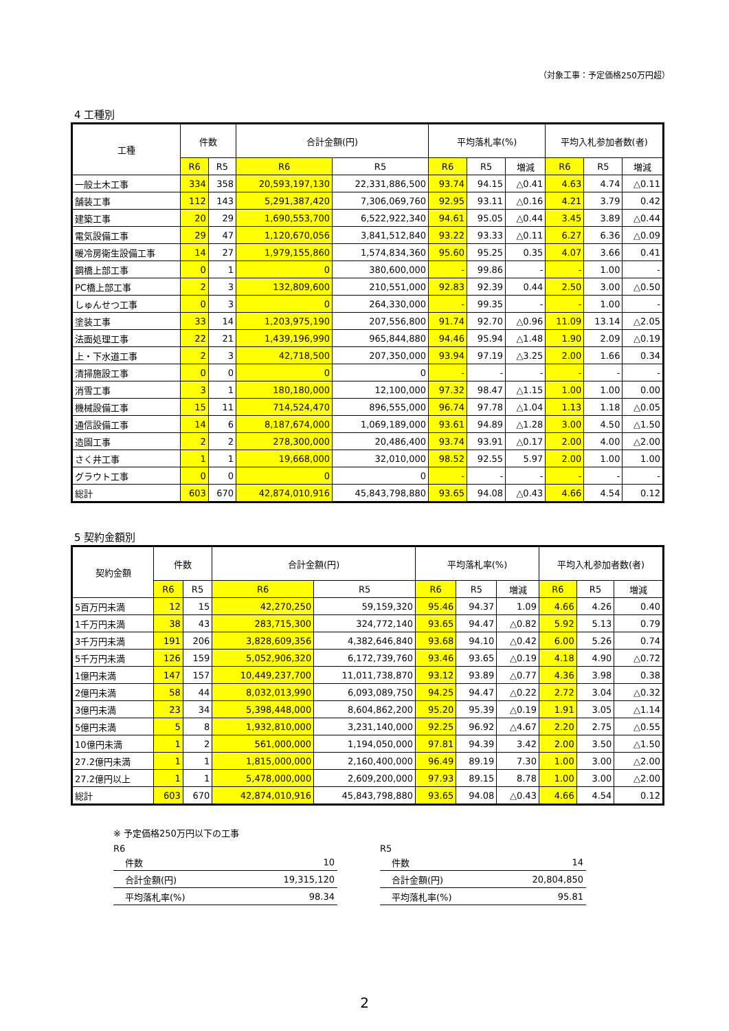（対象工事：予定価格250万円超）
4 工種別
| 工種 | 件数 | | 合計金額(円) | | 平均落札率(%) | | | 平均入札参加者数(者) | | |
| --- | --- | --- | --- | --- | --- | --- | --- | --- | --- | --- |
| | R6 | R5 | R6 | R5 | R6 | R5 | 増減 | R6 | R5 | 増減 |
| 一般土木工事 | 334 | 358 | 20,593,197,130 | 22,331,886,500 | 93.74 | 94.15 | △0.41 | 4.63 | 4.74 | △0.11 |
| 舗装工事 | 112 | 143 | 5,291,387,420 | 7,306,069,760 | 92.95 | 93.11 | △0.16 | 4.21 | 3.79 | 0.42 |
| 建築工事 | 20 | 29 | 1,690,553,700 | 6,522,922,340 | 94.61 | 95.05 | △0.44 | 3.45 | 3.89 | △0.44 |
| 電気設備工事 | 29 | 47 | 1,120,670,056 | 3,841,512,840 | 93.22 | 93.33 | △0.11 | 6.27 | 6.36 | △0.09 |
| 暖冷房衛生設備工事 | 14 | 27 | 1,979,155,860 | 1,574,834,360 | 95.60 | 95.25 | 0.35 | 4.07 | 3.66 | 0.41 |
| 鋼橋上部工事 | 0 | 1 | 0 | 380,600,000 | - | 99.86 | - | - | 1.00 | - |
| PC橋上部工事 | 2 | 3 | 132,809,600 | 210,551,000 | 92.83 | 92.39 | 0.44 | 2.50 | 3.00 | △0.50 |
| しゅんせつ工事 | 0 | 3 | 0 | 264,330,000 | - | 99.35 | - | - | 1.00 | - |
| 塗装工事 | 33 | 14 | 1,203,975,190 | 207,556,800 | 91.74 | 92.70 | △0.96 | 11.09 | 13.14 | △2.05 |
| 法面処理工事 | 22 | 21 | 1,439,196,990 | 965,844,880 | 94.46 | 95.94 | △1.48 | 1.90 | 2.09 | △0.19 |
| 上・下水道工事 | 2 | 3 | 42,718,500 | 207,350,000 | 93.94 | 97.19 | △3.25 | 2.00 | 1.66 | 0.34 |
| 清掃施設工事 | 0 | 0 | 0 | 0 | - | - | - | - | - | - |
| 消雪工事 | 3 | 1 | 180,180,000 | 12,100,000 | 97.32 | 98.47 | △1.15 | 1.00 | 1.00 | 0.00 |
| 機械設備工事 | 15 | 11 | 714,524,470 | 896,555,000 | 96.74 | 97.78 | △1.04 | 1.13 | 1.18 | △0.05 |
| 通信設備工事 | 14 | 6 | 8,187,674,000 | 1,069,189,000 | 93.61 | 94.89 | △1.28 | 3.00 | 4.50 | △1.50 |
| 造園工事 | 2 | 2 | 278,300,000 | 20,486,400 | 93.74 | 93.91 | △0.17 | 2.00 | 4.00 | △2.00 |
| さく井工事 | 1 | 1 | 19,668,000 | 32,010,000 | 98.52 | 92.55 | 5.97 | 2.00 | 1.00 | 1.00 |
| グラウト工事 | 0 | 0 | 0 | 0 | - | - | - | - | - | - |
| 総計 | 603 | 670 | 42,874,010,916 | 45,843,798,880 | 93.65 | 94.08 | △0.43 | 4.66 | 4.54 | 0.12 |
5 契約金額別
| 契約金額 | 件数 | | 合計金額(円) | | 平均落札率(%) | | | 平均入札参加者数(者) | | |
| --- | --- | --- | --- | --- | --- | --- | --- | --- | --- | --- |
| | R6 | R5 | R6 | R5 | R6 | R5 | 増減 | R6 | R5 | 増減 |
| 5百万円未満 | 12 | 15 | 42,270,250 | 59,159,320 | 95.46 | 94.37 | 1.09 | 4.66 | 4.26 | 0.40 |
| 1千万円未満 | 38 | 43 | 283,715,300 | 324,772,140 | 93.65 | 94.47 | △0.82 | 5.92 | 5.13 | 0.79 |
| 3千万円未満 | 191 | 206 | 3,828,609,356 | 4,382,646,840 | 93.68 | 94.10 | △0.42 | 6.00 | 5.26 | 0.74 |
| 5千万円未満 | 126 | 159 | 5,052,906,320 | 6,172,739,760 | 93.46 | 93.65 | △0.19 | 4.18 | 4.90 | △0.72 |
| 1億円未満 | 147 | 157 | 10,449,237,700 | 11,011,738,870 | 93.12 | 93.89 | △0.77 | 4.36 | 3.98 | 0.38 |
| 2億円未満 | 58 | 44 | 8,032,013,990 | 6,093,089,750 | 94.25 | 94.47 | △0.22 | 2.72 | 3.04 | △0.32 |
| 3億円未満 | 23 | 34 | 5,398,448,000 | 8,604,862,200 | 95.20 | 95.39 | △0.19 | 1.91 | 3.05 | △1.14 |
| 5億円未満 | 5 | 8 | 1,932,810,000 | 3,231,140,000 | 92.25 | 96.92 | △4.67 | 2.20 | 2.75 | △0.55 |
| 10億円未満 | 1 | 2 | 561,000,000 | 1,194,050,000 | 97.81 | 94.39 | 3.42 | 2.00 | 3.50 | △1.50 |
| 27.2億円未満 | 1 | 1 | 1,815,000,000 | 2,160,400,000 | 96.49 | 89.19 | 7.30 | 1.00 | 3.00 | △2.00 |
| 27.2億円以上 | 1 | 1 | 5,478,000,000 | 2,609,200,000 | 97.93 | 89.15 | 8.78 | 1.00 | 3.00 | △2.00 |
| 総計 | 603 | 670 | 42,874,010,916 | 45,843,798,880 | 93.65 | 94.08 | △0.43 | 4.66 | 4.54 | 0.12 |
※ 予定価格250万円以下の工事
R6
| 件数 | 10 |
| 合計金額(円) | 19,315,120 |
| 平均落札率(%) | 98.34 |
R5
| 件数 | 14 |
| 合計金額(円) | 20,804,850 |
| 平均落札率(%) | 95.81 |
2